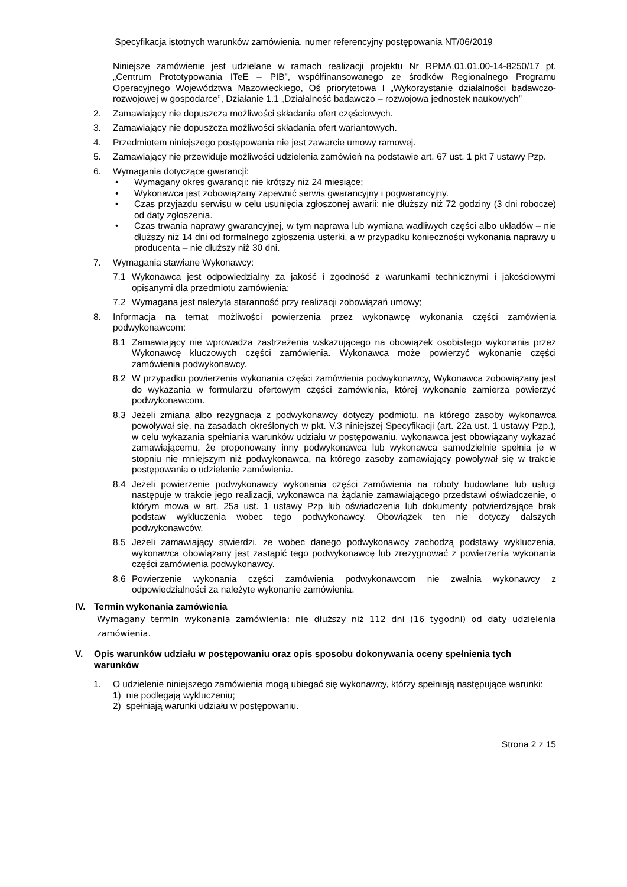Specyfikacja istotnych warunków zamówienia, numer referencyjny postępowania NT/06/2019
Niniejsze zamówienie jest udzielane w ramach realizacji projektu Nr RPMA.01.01.00-14-8250/17 pt. „Centrum Prototypowania ITeE – PIB”, współfinansowanego ze środków Regionalnego Programu Operacyjnego Województwa Mazowieckiego, Oś priorytetowa I „Wykorzystanie działalności badawczo-rozwojowej w gospodarce”, Działanie 1.1 „Działalność badawczo – rozwojowa jednostek naukowych”
2. Zamawiający nie dopuszcza możliwości składania ofert częściowych.
3. Zamawiający nie dopuszcza możliwości składania ofert wariantowych.
4. Przedmiotem niniejszego postępowania nie jest zawarcie umowy ramowej.
5. Zamawiający nie przewiduje możliwości udzielenia zamówień na podstawie art. 67 ust. 1 pkt 7 ustawy Pzp.
6. Wymagania dotyczące gwarancji:
• Wymagany okres gwarancji: nie krótszy niż 24 miesiące;
• Wykonawca jest zobowiązany zapewnić serwis gwarancyjny i pogwarancyjny.
• Czas przyjazdu serwisu w celu usunięcia zgłoszonej awarii: nie dłuższy niż 72 godziny (3 dni robocze) od daty zgłoszenia.
• Czas trwania naprawy gwarancyjnej, w tym naprawa lub wymiana wadliwych części albo układów – nie dłuższy niż 14 dni od formalnego zgłoszenia usterki, a w przypadku konieczności wykonania naprawy u producenta – nie dłuższy niż 30 dni.
7. Wymagania stawiane Wykonawcy:
7.1 Wykonawca jest odpowiedzialny za jakość i zgodność z warunkami technicznymi i jakościowymi opisanymi dla przedmiotu zamówienia;
7.2 Wymagana jest należyta staranność przy realizacji zobowiązań umowy;
8. Informacja na temat możliwości powierzenia przez wykonawcę wykonania części zamówienia podwykonawcom:
8.1 Zamawiający nie wprowadza zastrzeżenia wskazującego na obowiązek osobistego wykonania przez Wykonawcę kluczowych części zamówienia. Wykonawca może powierzyć wykonanie części zamówienia podwykonawcy.
8.2 W przypadku powierzenia wykonania części zamówienia podwykonawcy, Wykonawca zobowiązany jest do wykazania w formularzu ofertowym części zamówienia, której wykonanie zamierza powierzyć podwykonawcom.
8.3 Jeżeli zmiana albo rezygnacja z podwykonawcy dotyczy podmiotu, na którego zasoby wykonawca powoływał się, na zasadach określonych w pkt. V.3 niniejszej Specyfikacji (art. 22a ust. 1 ustawy Pzp.), w celu wykazania spełniania warunków udziału w postępowaniu, wykonawca jest obowiązany wykazać zamawiającemu, że proponowany inny podwykonawca lub wykonawca samodzielnie spełnia je w stopniu nie mniejszym niż podwykonawca, na którego zasoby zamawiający powoływał się w trakcie postępowania o udzielenie zamówienia.
8.4 Jeżeli powierzenie podwykonawcy wykonania części zamówienia na roboty budowlane lub usługi następuje w trakcie jego realizacji, wykonawca na żądanie zamawiającego przedstawi oświadczenie, o którym mowa w art. 25a ust. 1 ustawy Pzp lub oświadczenia lub dokumenty potwierdzające brak podstaw wykluczenia wobec tego podwykonawcy. Obowiązek ten nie dotyczy dalszych podwykonawców.
8.5 Jeżeli zamawiający stwierdzi, że wobec danego podwykonawcy zachodzą podstawy wykluczenia, wykonawca obowiązany jest zastąpić tego podwykonawcę lub zrezygnować z powierzenia wykonania części zamówienia podwykonawcy.
8.6 Powierzenie wykonania części zamówienia podwykonawcom nie zwalnia wykonawcy z odpowiedzialności za należyte wykonanie zamówienia.
IV. Termin wykonania zamówienia
Wymagany termin wykonania zamówienia: nie dłuższy niż 112 dni (16 tygodni) od daty udzielenia zamówienia.
V. Opis warunków udziału w postępowaniu oraz opis sposobu dokonywania oceny spełnienia tych warunków
1. O udzielenie niniejszego zamówienia mogą ubiegać się wykonawcy, którzy spełniają następujące warunki:
1) nie podlegają wykluczeniu;
2) spełniają warunki udziału w postępowaniu.
Strona 2 z 15